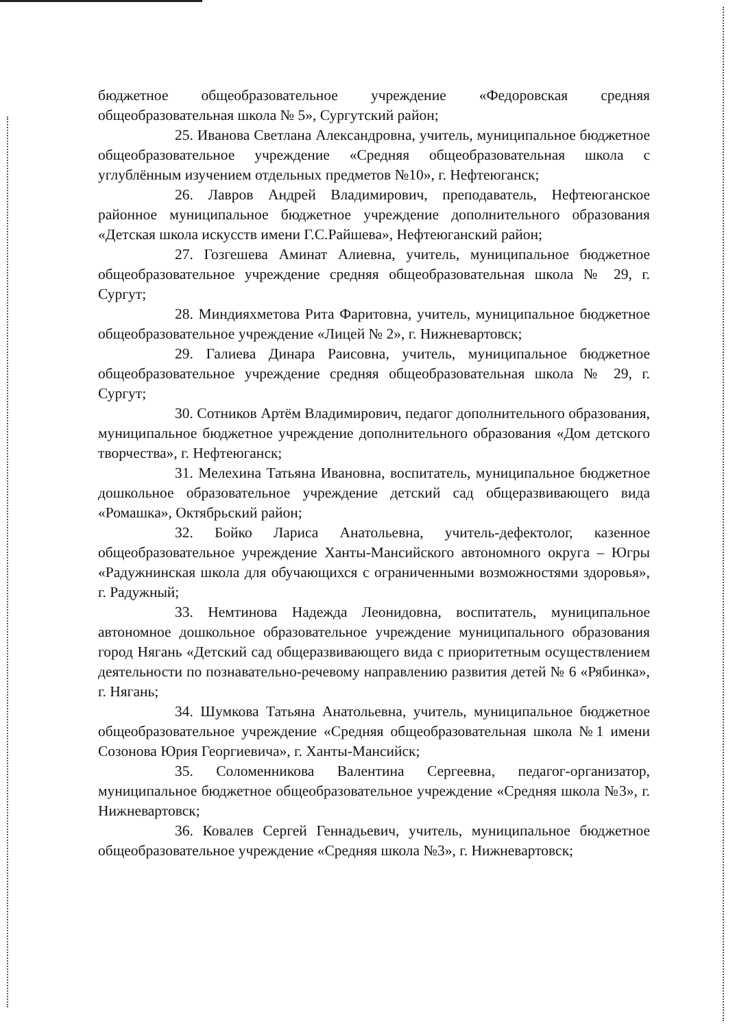бюджетное общеобразовательное учреждение «Федоровская средняя общеобразовательная школа № 5», Сургутский район;
25. Иванова Светлана Александровна, учитель, муниципальное бюджетное общеобразовательное учреждение «Средняя общеобразовательная школа с углублённым изучением отдельных предметов №10», г. Нефтеюганск;
26. Лавров Андрей Владимирович, преподаватель, Нефтеюганское районное муниципальное бюджетное учреждение дополнительного образования «Детская школа искусств имени Г.С.Райшева», Нефтеюганский район;
27. Гозгешева Аминат Алиевна, учитель, муниципальное бюджетное общеобразовательное учреждение средняя общеобразовательная школа № 29, г. Сургут;
28. Миндияхметова Рита Фаритовна, учитель, муниципальное бюджетное общеобразовательное учреждение «Лицей № 2», г. Нижневартовск;
29. Галиева Динара Раисовна, учитель, муниципальное бюджетное общеобразовательное учреждение средняя общеобразовательная школа № 29, г. Сургут;
30. Сотников Артём Владимирович, педагог дополнительного образования, муниципальное бюджетное учреждение дополнительного образования «Дом детского творчества», г. Нефтеюганск;
31. Мелехина Татьяна Ивановна, воспитатель, муниципальное бюджетное дошкольное образовательное учреждение детский сад общеразвивающего вида «Ромашка», Октябрьский район;
32. Бойко Лариса Анатольевна, учитель-дефектолог, казенное общеобразовательное учреждение Ханты-Мансийского автономного округа – Югры «Радужнинская школа для обучающихся с ограниченными возможностями здоровья», г. Радужный;
33. Немтинова Надежда Леонидовна, воспитатель, муниципальное автономное дошкольное образовательное учреждение муниципального образования город Нягань «Детский сад общеразвивающего вида с приоритетным осуществлением деятельности по познавательно-речевому направлению развития детей № 6 «Рябинка», г. Нягань;
34. Шумкова Татьяна Анатольевна, учитель, муниципальное бюджетное общеобразовательное учреждение «Средняя общеобразовательная школа №1 имени Созонова Юрия Георгиевича», г. Ханты-Мансийск;
35. Соломенникова Валентина Сергеевна, педагог-организатор, муниципальное бюджетное общеобразовательное учреждение «Средняя школа №3», г. Нижневартовск;
36. Ковалев Сергей Геннадьевич, учитель, муниципальное бюджетное общеобразовательное учреждение «Средняя школа №3», г. Нижневартовск;